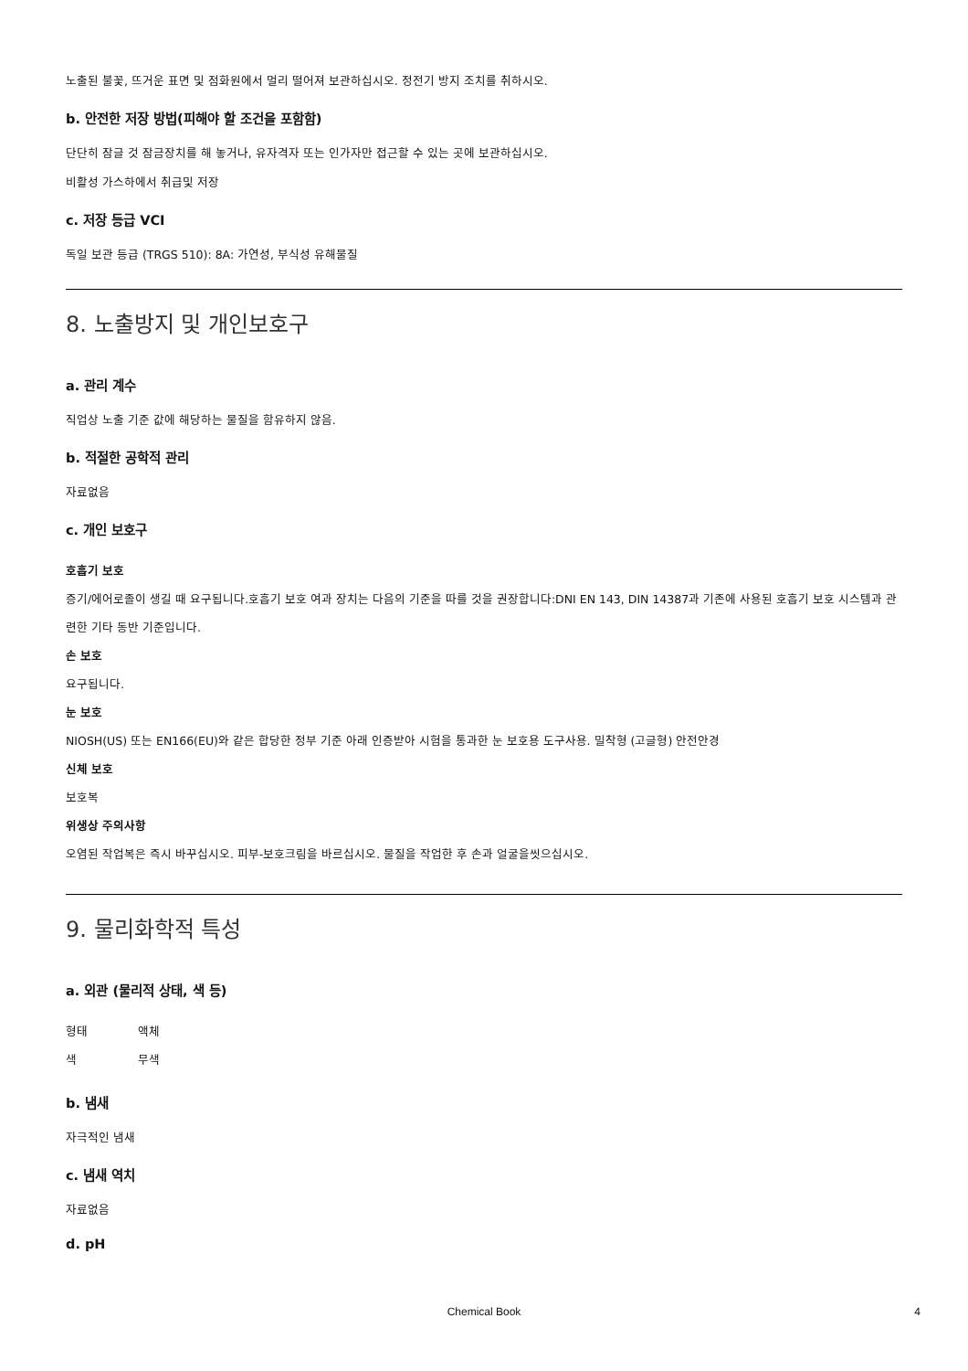노출된 불꽃, 뜨거운 표면 및 점화원에서 멀리 떨어져 보관하십시오. 정전기 방지 조치를 취하시오.
b. 안전한 저장 방법(피해야 할 조건을 포함함)
단단히 잠글 것 잠금장치를 해 놓거나, 유자격자 또는 인가자만 접근할 수 있는 곳에 보관하십시오.
비활성 가스하에서 취급및 저장
c. 저장 등급 VCI
독일 보관 등급 (TRGS 510): 8A: 가연성, 부식성 유해물질
8. 노출방지 및 개인보호구
a. 관리 계수
직업상 노출 기준 값에 해당하는 물질을 함유하지 않음.
b. 적절한 공학적 관리
자료없음
c. 개인 보호구
호흡기 보호
증기/에어로졸이 생길 때 요구됩니다.호흡기 보호 여과 장치는 다음의 기준을 따를 것을 권장합니다:DNI EN 143, DIN 14387과 기존에 사용된 호흡기 보호 시스템과 관련한 기타 동반 기준입니다.
손 보호
요구됩니다.
눈 보호
NIOSH(US) 또는 EN166(EU)와 같은 합당한 정부 기준 아래 인증받아 시험을 통과한 눈 보호용 도구사용. 밀착형 (고글형) 안전안경
신체 보호
보호복
위생상 주의사항
오염된 작업복은 즉시 바꾸십시오. 피부-보호크림을 바르십시오. 물질을 작업한 후 손과 얼굴을씻으십시오.
9. 물리화학적 특성
a. 외관 (물리적 상태, 색 등)
형태 액체
색 무색
b. 냄새
자극적인 냄새
c. 냄새 역치
자료없음
d. pH
Chemical Book 4